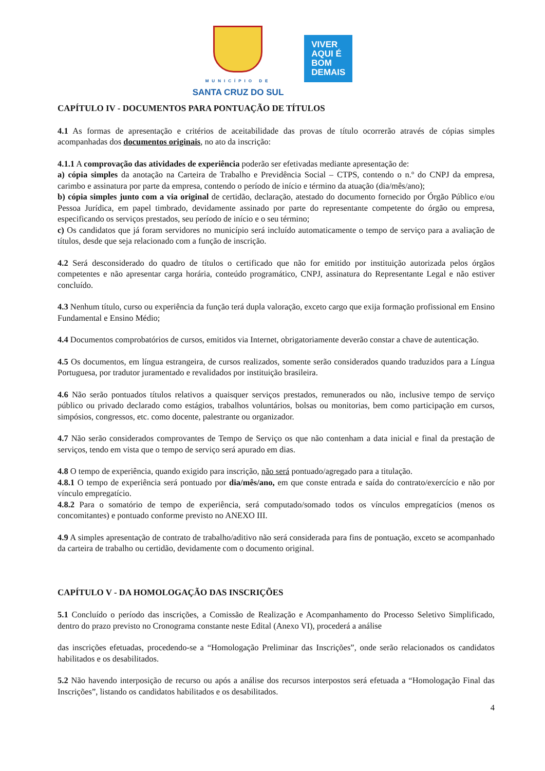MUNICÍPIO DE
SANTA CRUZ DO SUL
VIVER
AQUI É
BOM
DEMAIS
CAPÍTULO IV - DOCUMENTOS PARA PONTUAÇÃO DE TÍTULOS
4.1 As formas de apresentação e critérios de aceitabilidade das provas de título ocorrerão através de cópias simples acompanhadas dos documentos originais, no ato da inscrição:
4.1.1 A comprovação das atividades de experiência poderão ser efetivadas mediante apresentação de:
a) cópia simples da anotação na Carteira de Trabalho e Previdência Social – CTPS, contendo o n.º do CNPJ da empresa, carimbo e assinatura por parte da empresa, contendo o período de início e término da atuação (dia/mês/ano);
b) cópia simples junto com a via original de certidão, declaração, atestado do documento fornecido por Órgão Público e/ou Pessoa Jurídica, em papel timbrado, devidamente assinado por parte do representante competente do órgão ou empresa, especificando os serviços prestados, seu período de início e o seu término;
c) Os candidatos que já foram servidores no município será incluído automaticamente o tempo de serviço para a avaliação de títulos, desde que seja relacionado com a função de inscrição.
4.2 Será desconsiderado do quadro de títulos o certificado que não for emitido por instituição autorizada pelos órgãos competentes e não apresentar carga horária, conteúdo programático, CNPJ, assinatura do Representante Legal e não estiver concluído.
4.3 Nenhum título, curso ou experiência da função terá dupla valoração, exceto cargo que exija formação profissional em Ensino Fundamental e Ensino Médio;
4.4 Documentos comprobatórios de cursos, emitidos via Internet, obrigatoriamente deverão constar a chave de autenticação.
4.5 Os documentos, em língua estrangeira, de cursos realizados, somente serão considerados quando traduzidos para a Língua Portuguesa, por tradutor juramentado e revalidados por instituição brasileira.
4.6 Não serão pontuados títulos relativos a quaisquer serviços prestados, remunerados ou não, inclusive tempo de serviço público ou privado declarado como estágios, trabalhos voluntários, bolsas ou monitorias, bem como participação em cursos, simpósios, congressos, etc. como docente, palestrante ou organizador.
4.7 Não serão considerados comprovantes de Tempo de Serviço os que não contenham a data inicial e final da prestação de serviços, tendo em vista que o tempo de serviço será apurado em dias.
4.8 O tempo de experiência, quando exigido para inscrição, não será pontuado/agregado para a titulação.
4.8.1 O tempo de experiência será pontuado por dia/mês/ano, em que conste entrada e saída do contrato/exercício e não por vínculo empregatício.
4.8.2 Para o somatório de tempo de experiência, será computado/somado todos os vínculos empregatícios (menos os concomitantes) e pontuado conforme previsto no ANEXO III.
4.9 A simples apresentação de contrato de trabalho/aditivo não será considerada para fins de pontuação, exceto se acompanhado da carteira de trabalho ou certidão, devidamente com o documento original.
CAPÍTULO V - DA HOMOLOGAÇÃO DAS INSCRIÇÕES
5.1 Concluído o período das inscrições, a Comissão de Realização e Acompanhamento do Processo Seletivo Simplificado, dentro do prazo previsto no Cronograma constante neste Edital (Anexo VI), procederá a análise
das inscrições efetuadas, procedendo-se a “Homologação Preliminar das Inscrições”, onde serão relacionados os candidatos habilitados e os desabilitados.
5.2 Não havendo interposição de recurso ou após a análise dos recursos interpostos será efetuada a “Homologação Final das Inscrições”, listando os candidatos habilitados e os desabilitados.
4